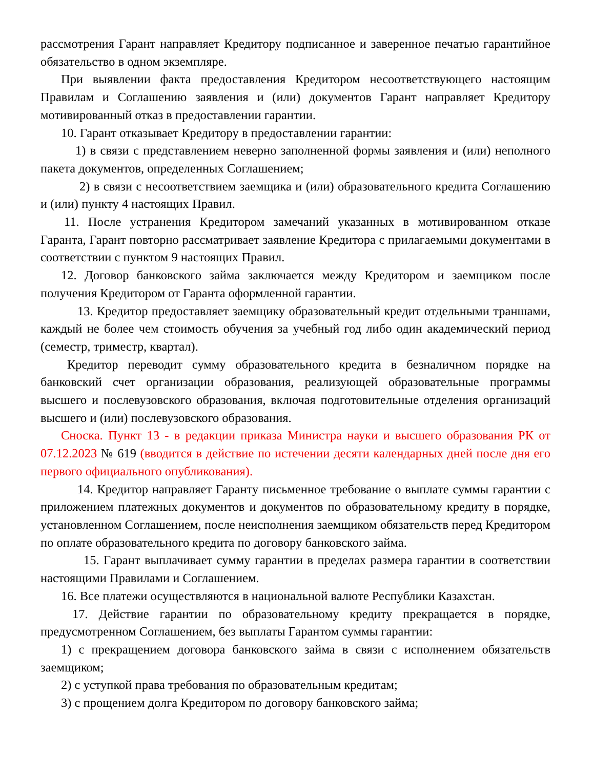рассмотрения Гарант направляет Кредитору подписанное и заверенное печатью гарантийное обязательство в одном экземпляре.
При выявлении факта предоставления Кредитором несоответствующего настоящим Правилам и Соглашению заявления и (или) документов Гарант направляет Кредитору мотивированный отказ в предоставлении гарантии.
10. Гарант отказывает Кредитору в предоставлении гарантии:
1) в связи с представлением неверно заполненной формы заявления и (или) неполного пакета документов, определенных Соглашением;
2) в связи с несоответствием заемщика и (или) образовательного кредита Соглашению и (или) пункту 4 настоящих Правил.
11. После устранения Кредитором замечаний указанных в мотивированном отказе Гаранта, Гарант повторно рассматривает заявление Кредитора с прилагаемыми документами в соответствии с пунктом 9 настоящих Правил.
12. Договор банковского займа заключается между Кредитором и заемщиком после получения Кредитором от Гаранта оформленной гарантии.
13. Кредитор предоставляет заемщику образовательный кредит отдельными траншами, каждый не более чем стоимость обучения за учебный год либо один академический период (семестр, триместр, квартал).
Кредитор переводит сумму образовательного кредита в безналичном порядке на банковский счет организации образования, реализующей образовательные программы высшего и послевузовского образования, включая подготовительные отделения организаций высшего и (или) послевузовского образования.
Сноска. Пункт 13 - в редакции приказа Министра науки и высшего образования РК от 07.12.2023 № 619 (вводится в действие по истечении десяти календарных дней после дня его первого официального опубликования).
14. Кредитор направляет Гаранту письменное требование о выплате суммы гарантии с приложением платежных документов и документов по образовательному кредиту в порядке, установленном Соглашением, после неисполнения заемщиком обязательств перед Кредитором по оплате образовательного кредита по договору банковского займа.
15. Гарант выплачивает сумму гарантии в пределах размера гарантии в соответствии настоящими Правилами и Соглашением.
16. Все платежи осуществляются в национальной валюте Республики Казахстан.
17. Действие гарантии по образовательному кредиту прекращается в порядке, предусмотренном Соглашением, без выплаты Гарантом суммы гарантии:
1) с прекращением договора банковского займа в связи с исполнением обязательств заемщиком;
2) с уступкой права требования по образовательным кредитам;
3) с прощением долга Кредитором по договору банковского займа;